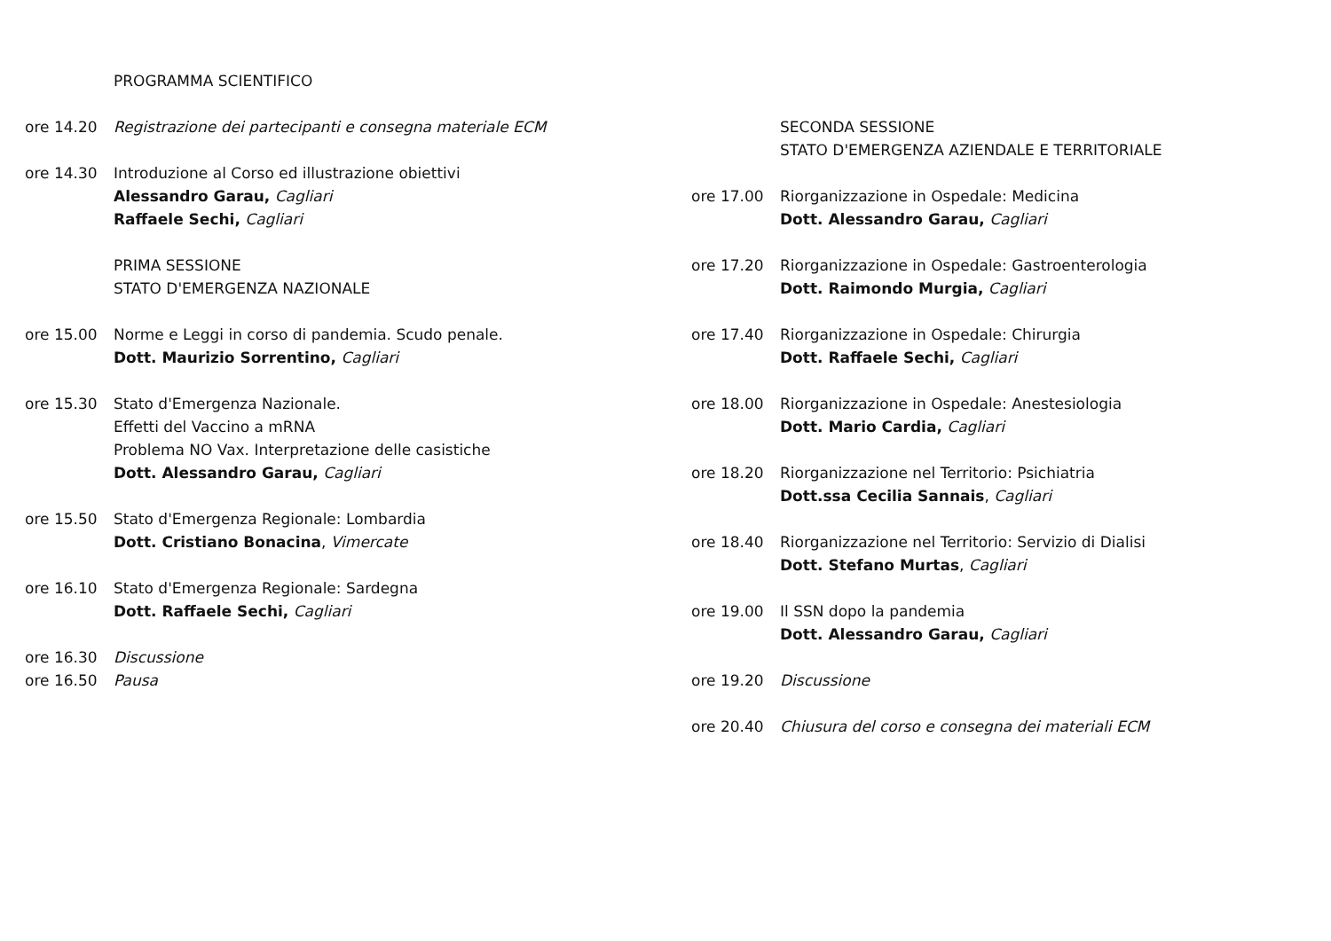PROGRAMMA SCIENTIFICO
ore 14.20 Registrazione dei partecipanti e consegna materiale ECM
ore 14.30 Introduzione al Corso ed illustrazione obiettivi
Alessandro Garau, Cagliari
Raffaele Sechi, Cagliari
PRIMA SESSIONE
STATO D'EMERGENZA NAZIONALE
ore 15.00 Norme e Leggi in corso di pandemia. Scudo penale.
Dott. Maurizio Sorrentino, Cagliari
ore 15.30 Stato d'Emergenza Nazionale.
Effetti del Vaccino a mRNA
Problema NO Vax. Interpretazione delle casistiche
Dott. Alessandro Garau, Cagliari
ore 15.50 Stato d'Emergenza Regionale: Lombardia
Dott. Cristiano Bonacina, Vimercate
ore 16.10 Stato d'Emergenza Regionale: Sardegna
Dott. Raffaele Sechi, Cagliari
ore 16.30 Discussione
ore 16.50 Pausa
SECONDA SESSIONE
STATO D'EMERGENZA AZIENDALE E TERRITORIALE
ore 17.00 Riorganizzazione in Ospedale: Medicina
Dott. Alessandro Garau, Cagliari
ore 17.20 Riorganizzazione in Ospedale: Gastroenterologia
Dott. Raimondo Murgia, Cagliari
ore 17.40 Riorganizzazione in Ospedale: Chirurgia
Dott. Raffaele Sechi, Cagliari
ore 18.00 Riorganizzazione in Ospedale: Anestesiologia
Dott. Mario Cardia, Cagliari
ore 18.20 Riorganizzazione nel Territorio: Psichiatria
Dott.ssa Cecilia Sannais, Cagliari
ore 18.40 Riorganizzazione nel Territorio: Servizio di Dialisi
Dott. Stefano Murtas, Cagliari
ore 19.00 Il SSN dopo la pandemia
Dott. Alessandro Garau, Cagliari
ore 19.20 Discussione
ore 20.40 Chiusura del corso e consegna dei materiali ECM